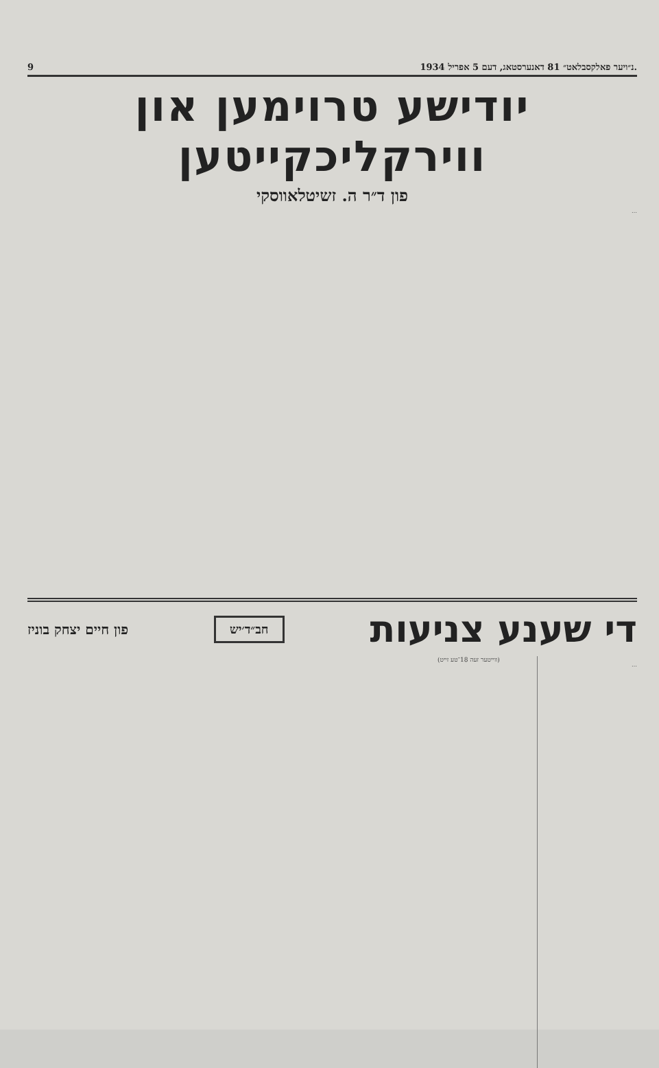.נ״ויער פאלקסבלאט״ 81 דאנערסטאג, דעם 5 אפריל 1934 9
יודישע טרוימען און ווירקליכקייטען
פון ד״ר ה. זשיטלאווסקי
…
די שענע צניעות
חב״ד׳יש
פון חיים יצחק בוניז
…
(ווייטער זעה 18־טע זייט)